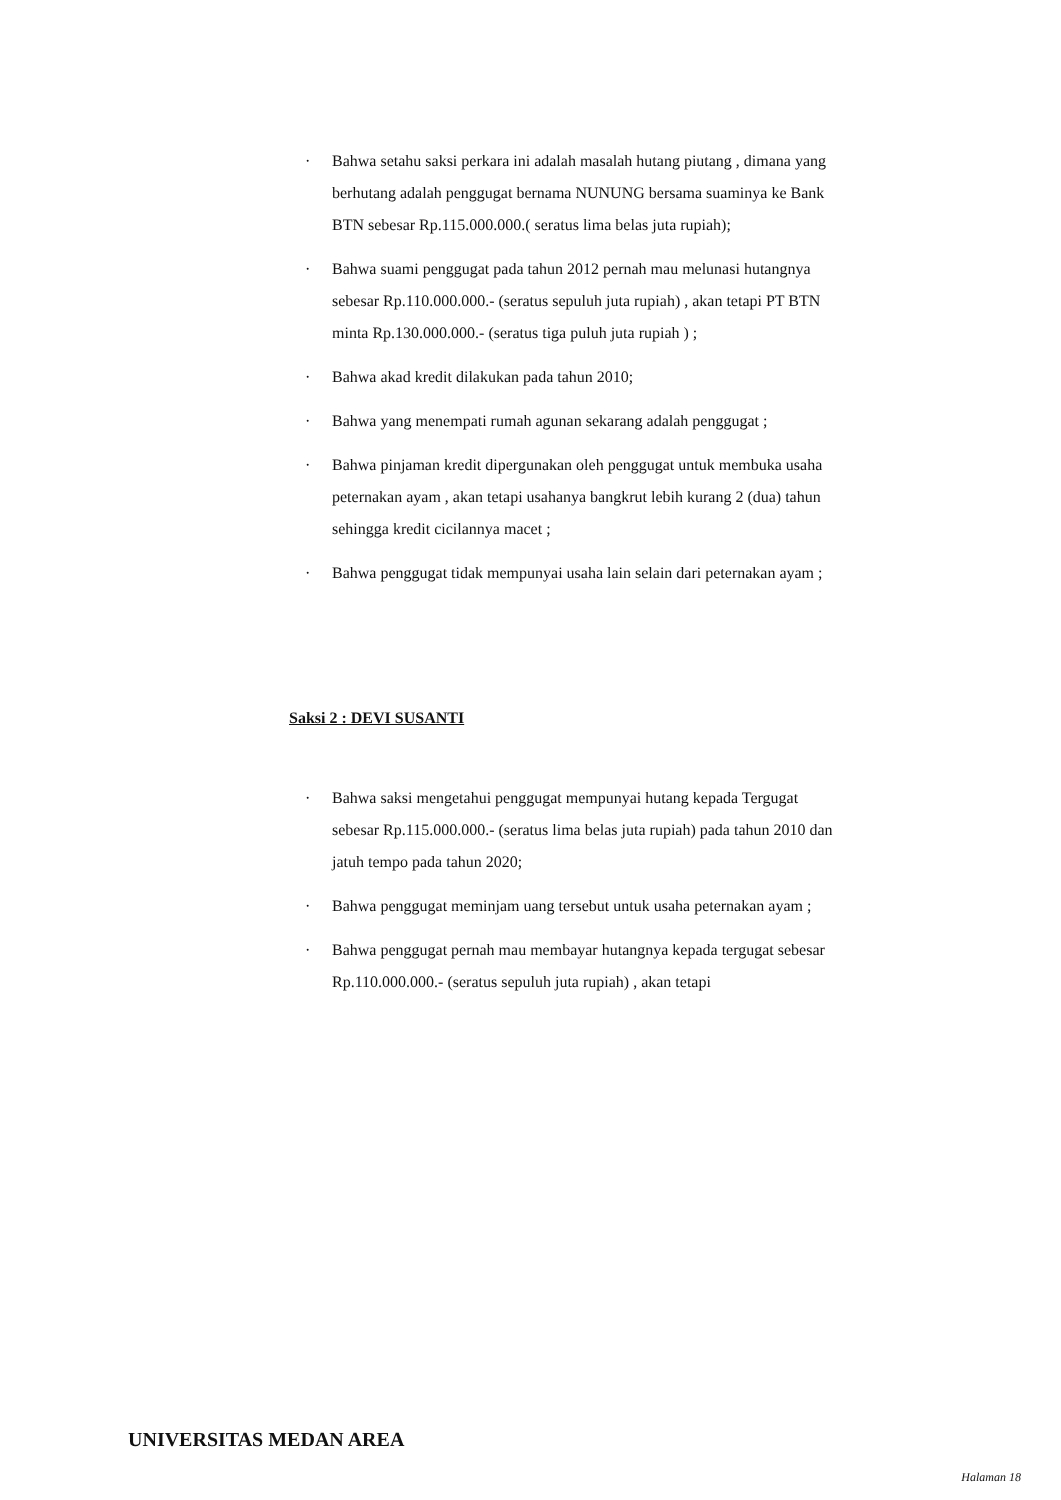· Bahwa setahu saksi perkara ini adalah masalah hutang piutang , dimana yang berhutang adalah penggugat bernama NUNUNG bersama suaminya ke Bank BTN sebesar Rp.115.000.000.( seratus lima belas juta rupiah);
· Bahwa suami penggugat pada tahun 2012 pernah mau melunasi hutangnya sebesar Rp.110.000.000.- (seratus sepuluh juta rupiah) , akan tetapi PT BTN minta Rp.130.000.000.- (seratus tiga puluh juta rupiah ) ;
· Bahwa akad kredit dilakukan pada tahun 2010;
· Bahwa yang menempati rumah agunan sekarang adalah penggugat ;
· Bahwa pinjaman kredit dipergunakan oleh penggugat untuk membuka usaha peternakan ayam , akan tetapi usahanya bangkrut lebih kurang 2 (dua) tahun sehingga kredit cicilannya macet ;
· Bahwa penggugat tidak mempunyai usaha lain selain dari peternakan ayam ;
Saksi 2 : DEVI SUSANTI
· Bahwa saksi mengetahui penggugat mempunyai hutang kepada Tergugat sebesar Rp.115.000.000.- (seratus lima belas juta rupiah) pada tahun 2010 dan jatuh tempo pada tahun 2020;
· Bahwa penggugat meminjam uang tersebut untuk usaha peternakan ayam ;
· Bahwa penggugat pernah mau membayar hutangnya kepada tergugat sebesar Rp.110.000.000.- (seratus sepuluh juta rupiah) , akan tetapi
UNIVERSITAS MEDAN AREA
Halaman 18